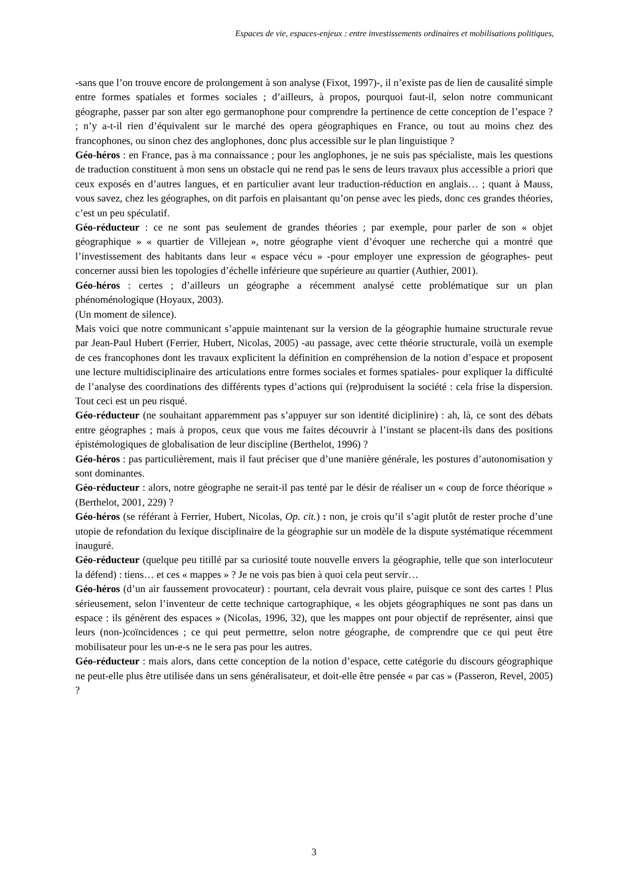Espaces de vie, espaces-enjeux : entre investissements ordinaires et mobilisations politiques,
-sans que l’on trouve encore de prolongement à son analyse (Fixot, 1997)-, il n’existe pas de lien de causalité simple entre formes spatiales et formes sociales ; d’ailleurs, à propos, pourquoi faut-il, selon notre communicant géographe, passer par son alter ego germanophone pour comprendre la pertinence de cette conception de l’espace ? ; n’y a-t-il rien d’équivalent sur le marché des opera géographiques en France, ou tout au moins chez des francophones, ou sinon chez des anglophones, donc plus accessible sur le plan linguistique ?
Géo-héros : en France, pas à ma connaissance ; pour les anglophones, je ne suis pas spécialiste, mais les questions de traduction constituent à mon sens un obstacle qui ne rend pas le sens de leurs travaux plus accessible a priori que ceux exposés en d’autres langues, et en particulier avant leur traduction-réduction en anglais… ; quant à Mauss, vous savez, chez les géographes, on dit parfois en plaisantant qu’on pense avec les pieds, donc ces grandes théories, c’est un peu spéculatif.
Géo-réducteur : ce ne sont pas seulement de grandes théories ; par exemple, pour parler de son « objet géographique » « quartier de Villejean », notre géographe vient d’évoquer une recherche qui a montré que l’investissement des habitants dans leur « espace vécu » -pour employer une expression de géographes- peut concerner aussi bien les topologies d’échelle inférieure que supérieure au quartier (Authier, 2001).
Géo-héros : certes ; d’ailleurs un géographe a récemment analysé cette problématique sur un plan phénoménologique (Hoyaux, 2003).
(Un moment de silence).
Mais voici que notre communicant s’appuie maintenant sur la version de la géographie humaine structurale revue par Jean-Paul Hubert (Ferrier, Hubert, Nicolas, 2005) -au passage, avec cette théorie structurale, voilà un exemple de ces francophones dont les travaux explicitent la définition en compréhension de la notion d’espace et proposent une lecture multidisciplinaire des articulations entre formes sociales et formes spatiales- pour expliquer la difficulté de l’analyse des coordinations des différents types d’actions qui (re)produisent la société : cela frise la dispersion. Tout ceci est un peu risqué.
Géo-réducteur (ne souhaitant apparemment pas s’appuyer sur son identité diciplinire) : ah, là, ce sont des débats entre géographes ; mais à propos, ceux que vous me faites découvrir à l’instant se placent-ils dans des positions épistémologiques de globalisation de leur discipline (Berthelot, 1996) ?
Géo-héros : pas particulièrement, mais il faut préciser que d’une manière générale, les postures d’autonomisation y sont dominantes.
Géo-réducteur : alors, notre géographe ne serait-il pas tenté par le désir de réaliser un « coup de force théorique » (Berthelot, 2001, 229) ?
Géo-héros (se référant à Ferrier, Hubert, Nicolas, Op. cit.) : non, je crois qu’il s’agit plutôt de rester proche d’une utopie de refondation du lexique disciplinaire de la géographie sur un modèle de la dispute systématique récemment inauguré.
Géo-réducteur (quelque peu titillé par sa curiosité toute nouvelle envers la géographie, telle que son interlocuteur la défend) : tiens… et ces « mappes » ? Je ne vois pas bien à quoi cela peut servir…
Géo-héros (d’un air faussement provocateur) : pourtant, cela devrait vous plaire, puisque ce sont des cartes ! Plus sérieusement, selon l’inventeur de cette technique cartographique, « les objets géographiques ne sont pas dans un espace : ils génèrent des espaces » (Nicolas, 1996, 32), que les mappes ont pour objectif de représenter, ainsi que leurs (non-)coïncidences ; ce qui peut permettre, selon notre géographe, de comprendre que ce qui peut être mobilisateur pour les un-e-s ne le sera pas pour les autres.
Géo-réducteur : mais alors, dans cette conception de la notion d’espace, cette catégorie du discours géographique ne peut-elle plus être utilisée dans un sens généralisateur, et doit-elle être pensée « par cas » (Passeron, Revel, 2005) ?
3